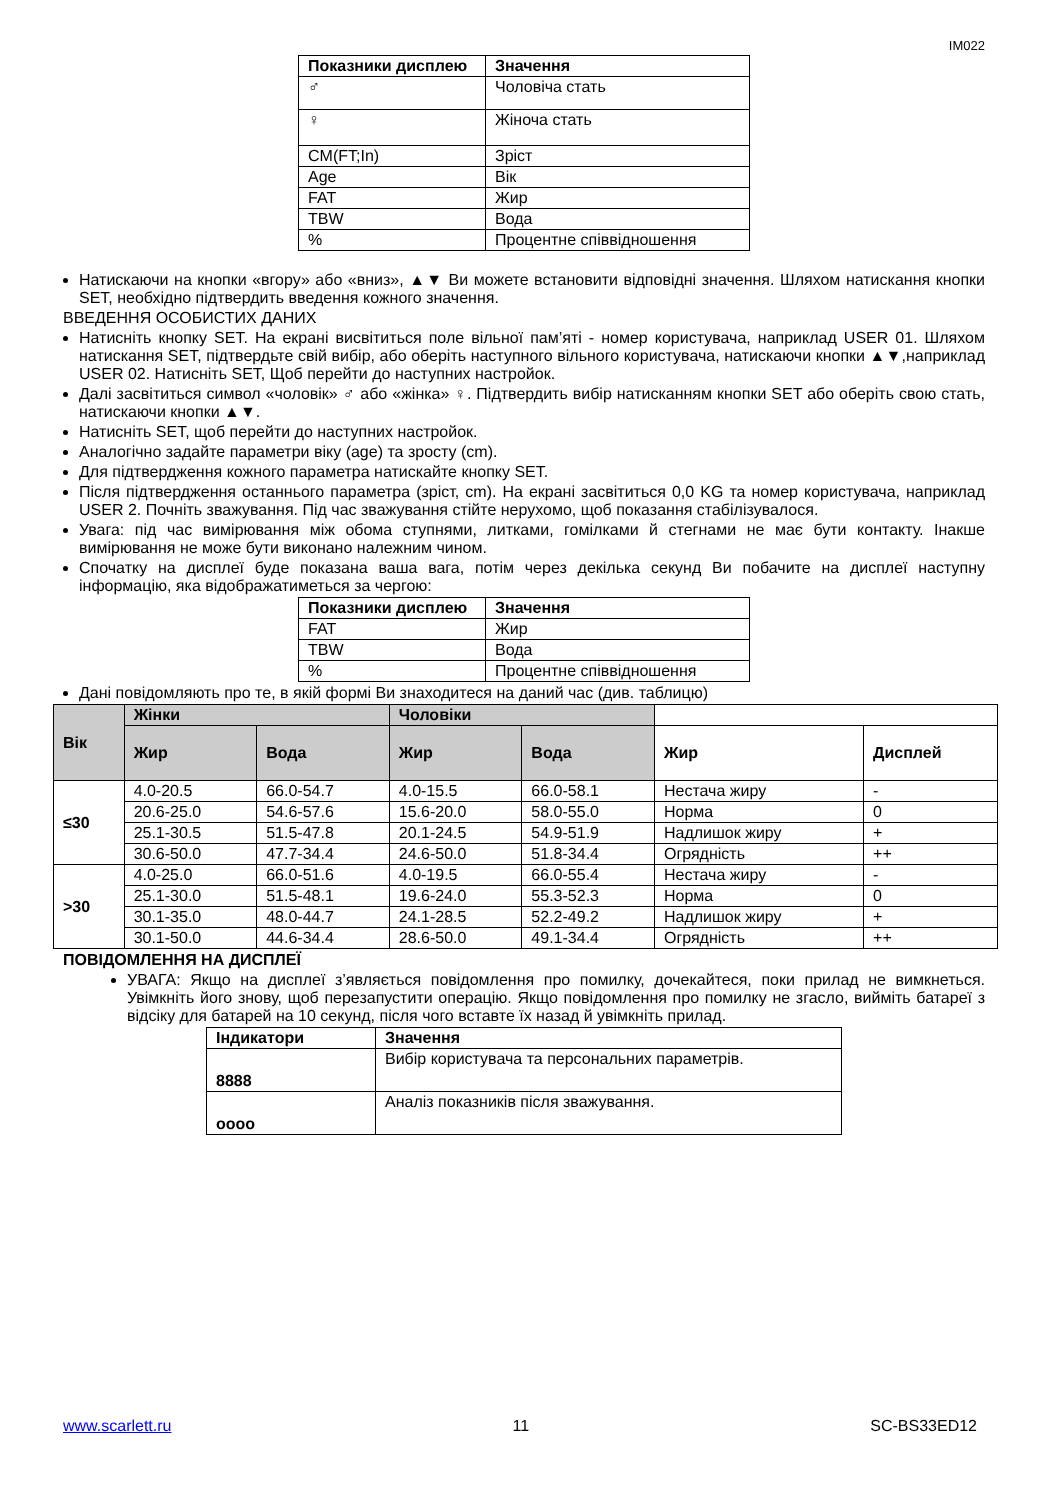IM022
| Показники дисплею | Значення |
| --- | --- |
| ♂ | Чоловіча стать |
| ♀ | Жіноча стать |
| CM(FT;In) | Зріст |
| Age | Вік |
| FAT | Жир |
| TBW | Вода |
| % | Процентне співвідношення |
Натискаючи на кнопки «вгору» або «вниз», ▲▼ Ви можете встановити відповідні значення. Шляхом натискання кнопки SET, необхідно підтвердить введення кожного значення.
ВВЕДЕННЯ ОСОБИСТИХ ДАНИХ
Натисніть кнопку SET. На екрані висвітиться поле вільної пам’яті - номер користувача, наприклад USER 01. Шляхом натискання SET, підтвердьте свій вибір, або оберіть наступного вільного користувача, натискаючи кнопки ▲▼,наприклад USER 02. Натисніть SET, Щоб перейти до наступних настройок.
Далі засвітиться символ «чоловік» ♂ або «жінка» ♀. Підтвердить вибір натисканням кнопки SET або оберіть свою стать, натискаючи кнопки ▲▼.
Натисніть SET, щоб перейти до наступних настройок.
Аналогічно задайте параметри віку (age) та зросту (cm).
Для підтвердження кожного параметра натискайте кнопку SET.
Після підтвердження останнього параметра (зріст, cm). На екрані засвітиться 0,0 KG та номер користувача, наприклад USER 2. Почніть зважування. Під час зважування стійте нерухомо, щоб показання стабілізувалося.
Увага: під час вимірювання між обома ступнями, литками, гомілками й стегнами не має бути контакту. Інакше вимірювання не може бути виконано належним чином.
Спочатку на дисплеї буде показана ваша вага, потім через декілька секунд Ви побачите на дисплеї наступну інформацію, яка відображатиметься за чергою:
| Показники дисплею | Значення |
| --- | --- |
| FAT | Жир |
| TBW | Вода |
| % | Процентне співвідношення |
Дані повідомляють про те, в якій формі Ви знаходитеся на даний час (див. таблицю)
| Вік | Жінки | | Чоловіки | | | |
| | Жир | Вода | Жир | Вода | Жир | Дисплей |
| ≤30 | 4.0-20.5 | 66.0-54.7 | 4.0-15.5 | 66.0-58.1 | Нестача жиру | - |
| | 20.6-25.0 | 54.6-57.6 | 15.6-20.0 | 58.0-55.0 | Норма | 0 |
| | 25.1-30.5 | 51.5-47.8 | 20.1-24.5 | 54.9-51.9 | Надлишок жиру | + |
| | 30.6-50.0 | 47.7-34.4 | 24.6-50.0 | 51.8-34.4 | Огрядність | ++ |
| >30 | 4.0-25.0 | 66.0-51.6 | 4.0-19.5 | 66.0-55.4 | Нестача жиру | - |
| | 25.1-30.0 | 51.5-48.1 | 19.6-24.0 | 55.3-52.3 | Норма | 0 |
| | 30.1-35.0 | 48.0-44.7 | 24.1-28.5 | 52.2-49.2 | Надлишок жиру | + |
| | 30.1-50.0 | 44.6-34.4 | 28.6-50.0 | 49.1-34.4 | Огрядність | ++ |
ПОВІДОМЛЕННЯ НА ДИСПЛЕЇ
УВАГА: Якщо на дисплеї з’являється повідомлення про помилку, дочекайтеся, поки прилад не вимкнеться. Увімкніть його знову, щоб перезапустити операцію. Якщо повідомлення про помилку не згасло, вийміть батареї з відсіку для батарей на 10 секунд, після чого вставте їх назад й увімкніть прилад.
| Індикатори | Значення |
| --- | --- |
| 8888 | Вибір користувача та персональних параметрів. |
| oooo | Аналіз показників після зважування. |
www.scarlett.ru 11 SC-BS33ED12